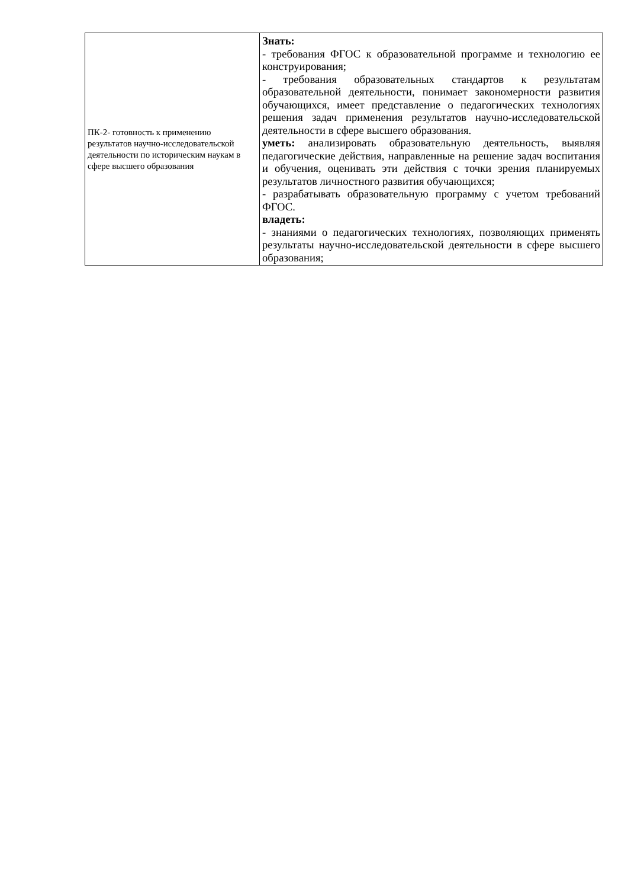| ПК-2- готовность к применению результатов научно-исследовательской деятельности по историческим наукам в сфере высшего образования | Знать: - требования ФГОС к образовательной программе и технологию ее конструирования; - требования образовательных стандартов к результатам образовательной деятельности, понимает закономерности развития обучающихся, имеет представление о педагогических технологиях решения задач применения результатов научно-исследовательской деятельности в сфере высшего образования. уметь: анализировать образовательную деятельность, выявляя педагогические действия, направленные на решение задач воспитания и обучения, оценивать эти действия с точки зрения планируемых результатов личностного развития обучающихся; - разрабатывать образовательную программу с учетом требований ФГОС. владеть: - знаниями о педагогических технологиях, позволяющих применять результаты научно-исследовательской деятельности в сфере высшего образования; |